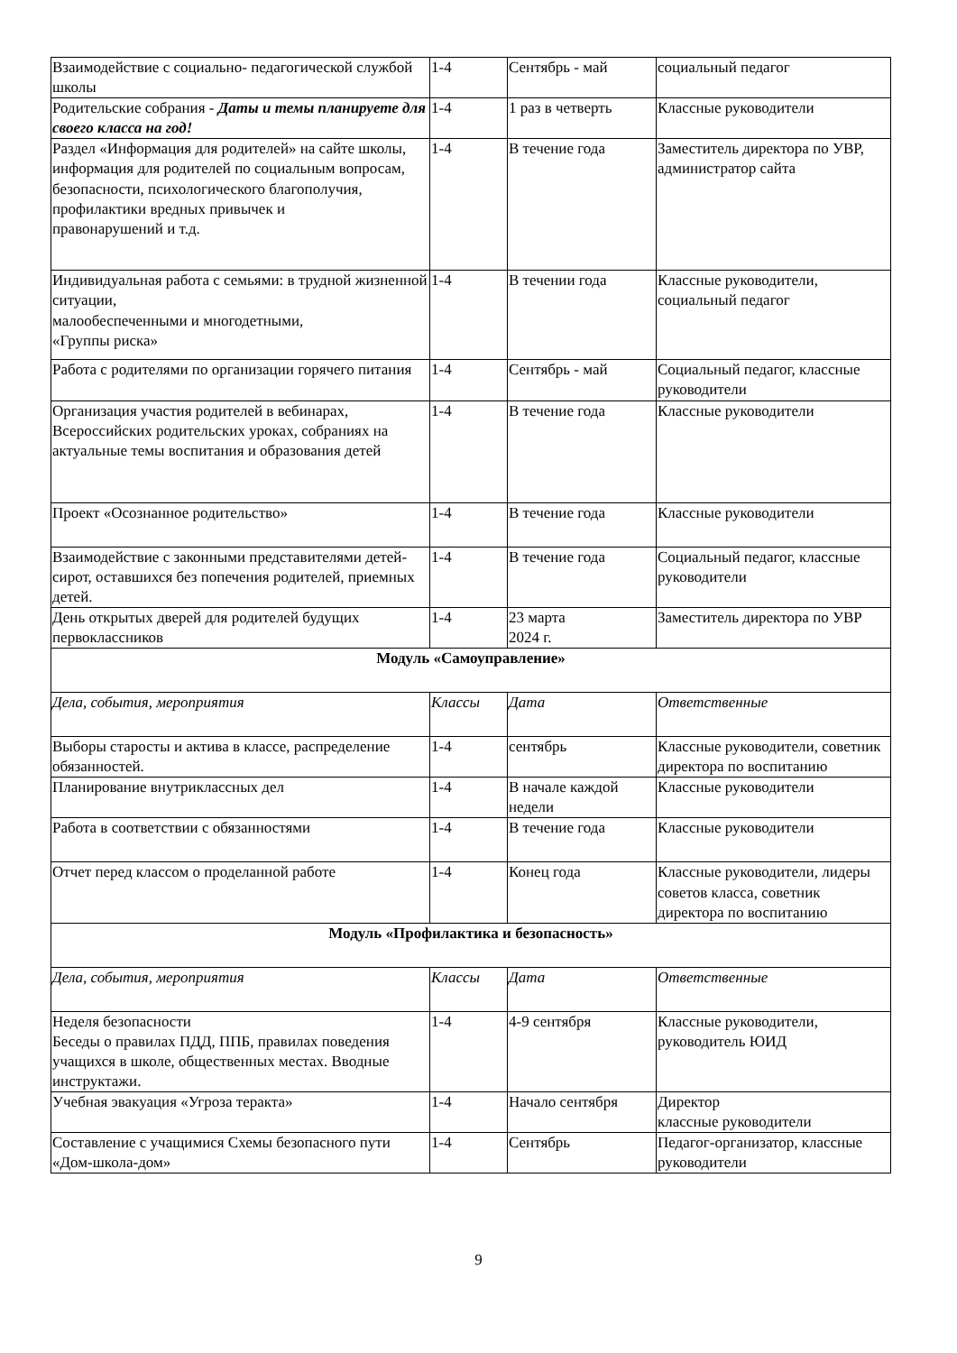| Взаимодействие с социально- педагогической службой школы | 1-4 | Сентябрь - май | социальный педагог |
| Родительские собрания - Даты и темы планируете для своего класса на год! | 1-4 | 1 раз в четверть | Классные руководители |
| Раздел «Информация для родителей» на сайте школы, информация для родителей по социальным вопросам, безопасности, психологического благополучия, профилактики вредных привычек и правонарушений и т.д. | 1-4 | В течение года | Заместитель директора по УВР, администратор сайта |
| Индивидуальная работа с семьями: в трудной жизненной ситуации, малообеспеченными и многодетными, «Группы риска» | 1-4 | В течении года | Классные руководители, социальный педагог |
| Работа с родителями по организации горячего питания | 1-4 | Сентябрь - май | Социальный педагог, классные руководители |
| Организация участия родителей в вебинарах, Всероссийских родительских уроках, собраниях на актуальные темы воспитания и образования детей | 1-4 | В течение года | Классные руководители |
| Проект «Осознанное родительство» | 1-4 | В течение года | Классные руководители |
| Взаимодействие с законными представителями детей-сирот, оставшихся без попечения родителей, приемных детей. | 1-4 | В течение года | Социальный педагог, классные руководители |
| День открытых дверей для родителей будущих первоклассников | 1-4 | 23 марта 2024 г. | Заместитель директора по УВР |
| Модуль «Самоуправление» | | | |
| Дела, события, мероприятия | Классы | Дата | Ответственные |
| Выборы старосты и актива в классе, распределение обязанностей. | 1-4 | сентябрь | Классные руководители, советник директора по воспитанию |
| Планирование внутриклассных дел | 1-4 | В начале каждой недели | Классные руководители |
| Работа в соответствии с обязанностями | 1-4 | В течение года | Классные руководители |
| Отчет перед классом о проделанной работе | 1-4 | Конец года | Классные руководители, лидеры советов класса, советник директора по воспитанию |
| Модуль «Профилактика и безопасность» | | | |
| Дела, события, мероприятия | Классы | Дата | Ответственные |
| Неделя безопасности Беседы о правилах ПДД, ППБ, правилах поведения учащихся в школе, общественных местах. Вводные инструктажи. | 1-4 | 4-9 сентября | Классные руководители, руководитель ЮИД |
| Учебная эвакуация «Угроза теракта» | 1-4 | Начало сентября | Директор классные руководители |
| Составление с учащимися Схемы безопасного пути «Дом-школа-дом» | 1-4 | Сентябрь | Педагог-организатор, классные руководители |
9